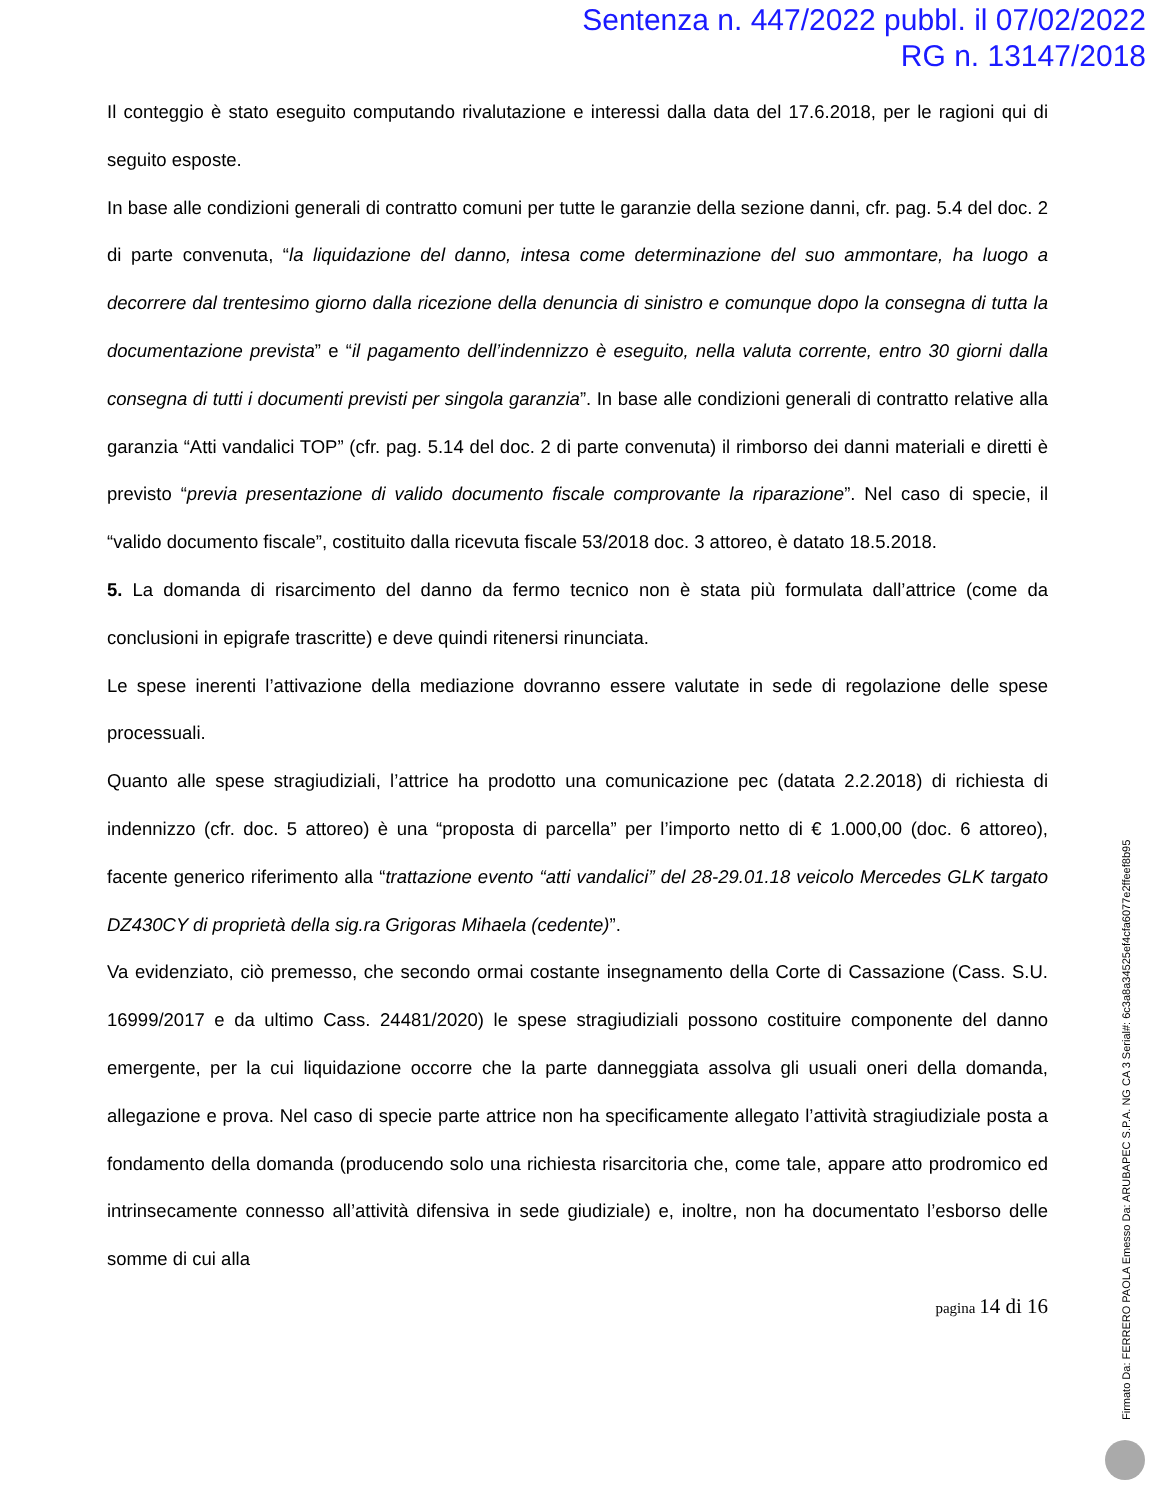Sentenza n. 447/2022 pubbl. il 07/02/2022
RG n. 13147/2018
Il conteggio è stato eseguito computando rivalutazione e interessi dalla data del 17.6.2018, per le ragioni qui di seguito esposte.
In base alle condizioni generali di contratto comuni per tutte le garanzie della sezione danni, cfr. pag. 5.4 del doc. 2 di parte convenuta, “la liquidazione del danno, intesa come determinazione del suo ammontare, ha luogo a decorrere dal trentesimo giorno dalla ricezione della denuncia di sinistro e comunque dopo la consegna di tutta la documentazione prevista” e “il pagamento dell’indennizzo è eseguito, nella valuta corrente, entro 30 giorni dalla consegna di tutti i documenti previsti per singola garanzia”. In base alle condizioni generali di contratto relative alla garanzia “Atti vandalici TOP” (cfr. pag. 5.14 del doc. 2 di parte convenuta) il rimborso dei danni materiali e diretti è previsto “previa presentazione di valido documento fiscale comprovante la riparazione”. Nel caso di specie, il “valido documento fiscale”, costituito dalla ricevuta fiscale 53/2018 doc. 3 attoreo, è datato 18.5.2018.
5. La domanda di risarcimento del danno da fermo tecnico non è stata più formulata dall’attrice (come da conclusioni in epigrafe trascritte) e deve quindi ritenersi rinunciata.
Le spese inerenti l’attivazione della mediazione dovranno essere valutate in sede di regolazione delle spese processuali.
Quanto alle spese stragiudiziali, l’attrice ha prodotto una comunicazione pec (datata 2.2.2018) di richiesta di indennizzo (cfr. doc. 5 attoreo) è una “proposta di parcella” per l’importo netto di € 1.000,00 (doc. 6 attoreo), facente generico riferimento alla “trattazione evento “atti vandalici” del 28-29.01.18 veicolo Mercedes GLK targato DZ430CY di proprietà della sig.ra Grigoras Mihaela (cedente)”.
Va evidenziato, ciò premesso, che secondo ormai costante insegnamento della Corte di Cassazione (Cass. S.U. 16999/2017 e da ultimo Cass. 24481/2020) le spese stragiudiziali possono costituire componente del danno emergente, per la cui liquidazione occorre che la parte danneggiata assolva gli usuali oneri della domanda, allegazione e prova. Nel caso di specie parte attrice non ha specificamente allegato l’attività stragiudiziale posta a fondamento della domanda (producendo solo una richiesta risarcitoria che, come tale, appare atto prodromico ed intrinsecamente connesso all’attività difensiva in sede giudiziale) e, inoltre, non ha documentato l’esborso delle somme di cui alla
pagina 14 di 16
Firmato Da: FERRERO PAOLA Emesso Da: ARUBAPEC S.P.A. NG CA 3 Serial#: 6c3a8a34525ef4cfa6077e2ffeef8b95